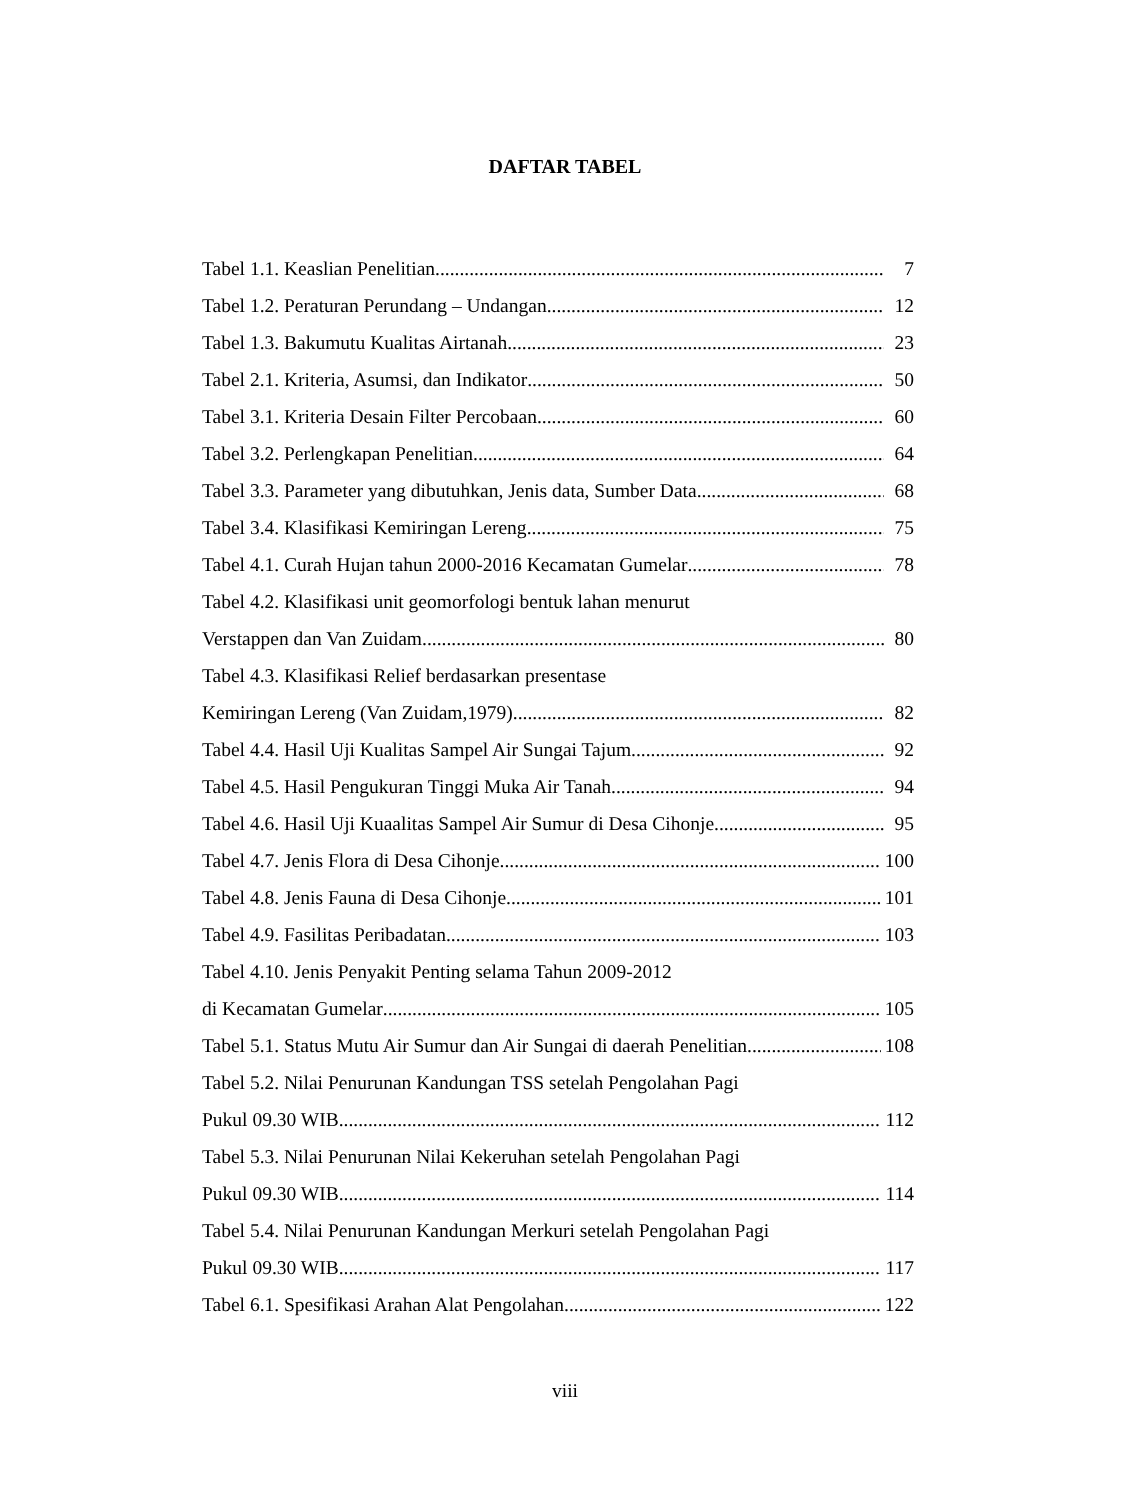DAFTAR TABEL
Tabel 1.1. Keaslian Penelitian 7
Tabel 1.2. Peraturan Perundang – Undangan 12
Tabel 1.3. Bakumutu Kualitas Airtanah 23
Tabel 2.1. Kriteria, Asumsi, dan Indikator 50
Tabel 3.1. Kriteria Desain Filter Percobaan 60
Tabel 3.2. Perlengkapan Penelitian 64
Tabel 3.3. Parameter yang dibutuhkan, Jenis data, Sumber Data 68
Tabel 3.4. Klasifikasi Kemiringan Lereng 75
Tabel 4.1. Curah Hujan tahun 2000-2016 Kecamatan Gumelar 78
Tabel 4.2. Klasifikasi unit geomorfologi bentuk lahan menurut
Verstappen dan Van Zuidam 80
Tabel 4.3. Klasifikasi Relief berdasarkan presentase
Kemiringan Lereng (Van Zuidam,1979) 82
Tabel 4.4. Hasil Uji Kualitas Sampel Air Sungai Tajum 92
Tabel 4.5. Hasil Pengukuran Tinggi Muka Air Tanah 94
Tabel 4.6. Hasil Uji Kuaalitas Sampel Air Sumur di Desa Cihonje 95
Tabel 4.7. Jenis Flora di Desa Cihonje 100
Tabel 4.8. Jenis Fauna di Desa Cihonje 101
Tabel 4.9. Fasilitas Peribadatan 103
Tabel 4.10. Jenis Penyakit Penting selama Tahun 2009-2012
di Kecamatan Gumelar 105
Tabel 5.1. Status Mutu Air Sumur dan Air Sungai di daerah Penelitian 108
Tabel 5.2. Nilai Penurunan Kandungan TSS setelah Pengolahan Pagi
Pukul 09.30 WIB 112
Tabel 5.3. Nilai Penurunan Nilai Kekeruhan setelah Pengolahan Pagi
Pukul 09.30 WIB 114
Tabel 5.4. Nilai Penurunan Kandungan Merkuri setelah Pengolahan Pagi
Pukul 09.30 WIB 117
Tabel 6.1. Spesifikasi Arahan Alat Pengolahan 122
viii